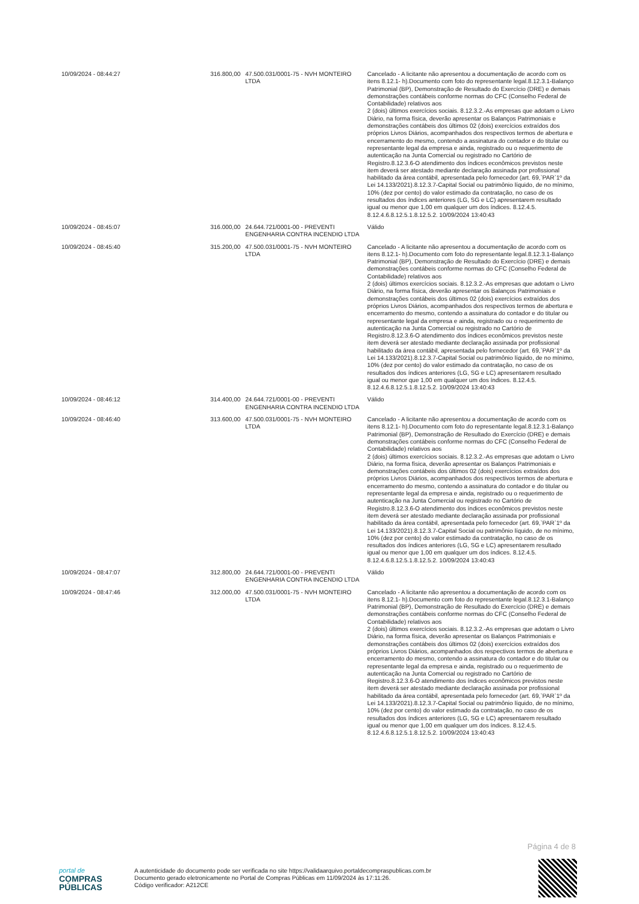| 10/09/2024 - 08:44:27 | 316.800,00 | 47.500.031/0001-75 - NVH MONTEIRO LTDA | Cancelado - A licitante não apresentou a documentação de acordo com os itens 8.12.1- h).Documento com foto do representante legal.8.12.3.1-Balanço Patrimonial (BP), Demonstração de Resultado do Exercício (DRE) e demais demonstrações contábeis conforme normas do CFC (Conselho Federal de Contabilidade) relativos aos 2 (dois) últimos exercícios sociais. 8.12.3.2.-As empresas que adotam o Livro Diário, na forma física, deverão apresentar os Balanços Patrimoniais e demonstrações contábeis dos últimos 02 (dois) exercícios extraídos dos próprios Livros Diários, acompanhados dos respectivos termos de abertura e encerramento do mesmo, contendo a assinatura do contador e do titular ou representante legal da empresa e ainda, registrado ou o requerimento de autenticação na Junta Comercial ou registrado no Cartório de Registro.8.12.3.6-O atendimento dos índices econômicos previstos neste item deverá ser atestado mediante declaração assinada por profissional habilitado da área contábil, apresentada pelo fornecedor (art. 69,`PAR`1º da Lei 14.133/2021).8.12.3.7-Capital Social ou patrimônio líquido, de no mínimo, 10% (dez por cento) do valor estimado da contratação, no caso de os resultados dos índices anteriores (LG, SG e LC) apresentarem resultado igual ou menor que 1,00 em qualquer um dos índices. 8.12.4.5. 8.12.4.6.8.12.5.1.8.12.5.2. 10/09/2024 13:40:43 |
| 10/09/2024 - 08:45:07 | 316.000,00 | 24.644.721/0001-00 - PREVENTI ENGENHARIA CONTRA INCENDIO LTDA | Válido |
| 10/09/2024 - 08:45:40 | 315.200,00 | 47.500.031/0001-75 - NVH MONTEIRO LTDA | Cancelado - A licitante não apresentou a documentação de acordo com os itens 8.12.1- h).Documento com foto do representante legal.8.12.3.1-Balanço Patrimonial (BP), Demonstração de Resultado do Exercício (DRE) e demais demonstrações contábeis conforme normas do CFC (Conselho Federal de Contabilidade) relativos aos 2 (dois) últimos exercícios sociais. 8.12.3.2.-As empresas que adotam o Livro Diário, na forma física, deverão apresentar os Balanços Patrimoniais e demonstrações contábeis dos últimos 02 (dois) exercícios extraídos dos próprios Livros Diários, acompanhados dos respectivos termos de abertura e encerramento do mesmo, contendo a assinatura do contador e do titular ou representante legal da empresa e ainda, registrado ou o requerimento de autenticação na Junta Comercial ou registrado no Cartório de Registro.8.12.3.6-O atendimento dos índices econômicos previstos neste item deverá ser atestado mediante declaração assinada por profissional habilitado da área contábil, apresentada pelo fornecedor (art. 69,`PAR`1º da Lei 14.133/2021).8.12.3.7-Capital Social ou patrimônio líquido, de no mínimo, 10% (dez por cento) do valor estimado da contratação, no caso de os resultados dos índices anteriores (LG, SG e LC) apresentarem resultado igual ou menor que 1,00 em qualquer um dos índices. 8.12.4.5. 8.12.4.6.8.12.5.1.8.12.5.2. 10/09/2024 13:40:43 |
| 10/09/2024 - 08:46:12 | 314.400,00 | 24.644.721/0001-00 - PREVENTI ENGENHARIA CONTRA INCENDIO LTDA | Válido |
| 10/09/2024 - 08:46:40 | 313.600,00 | 47.500.031/0001-75 - NVH MONTEIRO LTDA | Cancelado - A licitante não apresentou a documentação de acordo com os itens 8.12.1- h).Documento com foto do representante legal.8.12.3.1-Balanço Patrimonial (BP), Demonstração de Resultado do Exercício (DRE) e demais demonstrações contábeis conforme normas do CFC (Conselho Federal de Contabilidade) relativos aos 2 (dois) últimos exercícios sociais. 8.12.3.2.-As empresas que adotam o Livro Diário, na forma física, deverão apresentar os Balanços Patrimoniais e demonstrações contábeis dos últimos 02 (dois) exercícios extraídos dos próprios Livros Diários, acompanhados dos respectivos termos de abertura e encerramento do mesmo, contendo a assinatura do contador e do titular ou representante legal da empresa e ainda, registrado ou o requerimento de autenticação na Junta Comercial ou registrado no Cartório de Registro.8.12.3.6-O atendimento dos índices econômicos previstos neste item deverá ser atestado mediante declaração assinada por profissional habilitado da área contábil, apresentada pelo fornecedor (art. 69,`PAR`1º da Lei 14.133/2021).8.12.3.7-Capital Social ou patrimônio líquido, de no mínimo, 10% (dez por cento) do valor estimado da contratação, no caso de os resultados dos índices anteriores (LG, SG e LC) apresentarem resultado igual ou menor que 1,00 em qualquer um dos índices. 8.12.4.5. 8.12.4.6.8.12.5.1.8.12.5.2. 10/09/2024 13:40:43 |
| 10/09/2024 - 08:47:07 | 312.800,00 | 24.644.721/0001-00 - PREVENTI ENGENHARIA CONTRA INCENDIO LTDA | Válido |
| 10/09/2024 - 08:47:46 | 312.000,00 | 47.500.031/0001-75 - NVH MONTEIRO LTDA | Cancelado - A licitante não apresentou a documentação de acordo com os itens 8.12.1- h).Documento com foto do representante legal.8.12.3.1-Balanço Patrimonial (BP), Demonstração de Resultado do Exercício (DRE) e demais demonstrações contábeis conforme normas do CFC (Conselho Federal de Contabilidade) relativos aos 2 (dois) últimos exercícios sociais. 8.12.3.2.-As empresas que adotam o Livro Diário, na forma física, deverão apresentar os Balanços Patrimoniais e demonstrações contábeis dos últimos 02 (dois) exercícios extraídos dos próprios Livros Diários, acompanhados dos respectivos termos de abertura e encerramento do mesmo, contendo a assinatura do contador e do titular ou representante legal da empresa e ainda, registrado ou o requerimento de autenticação na Junta Comercial ou registrado no Cartório de Registro.8.12.3.6-O atendimento dos índices econômicos previstos neste item deverá ser atestado mediante declaração assinada por profissional habilitado da área contábil, apresentada pelo fornecedor (art. 69,`PAR`1º da Lei 14.133/2021).8.12.3.7-Capital Social ou patrimônio líquido, de no mínimo, 10% (dez por cento) do valor estimado da contratação, no caso de os resultados dos índices anteriores (LG, SG e LC) apresentarem resultado igual ou menor que 1,00 em qualquer um dos índices. 8.12.4.5. 8.12.4.6.8.12.5.1.8.12.5.2. 10/09/2024 13:40:43 |
Página 4 de 8
portal de
COMPRAS
PÚBLICAS
A autenticidade do documento pode ser verificada no site https://validaarquivo.portaldecompraspublicas.com.br
Documento gerado eletronicamente no Portal de Compras Públicas em 11/09/2024 às 17:11:26.
Código verificador: A212CE